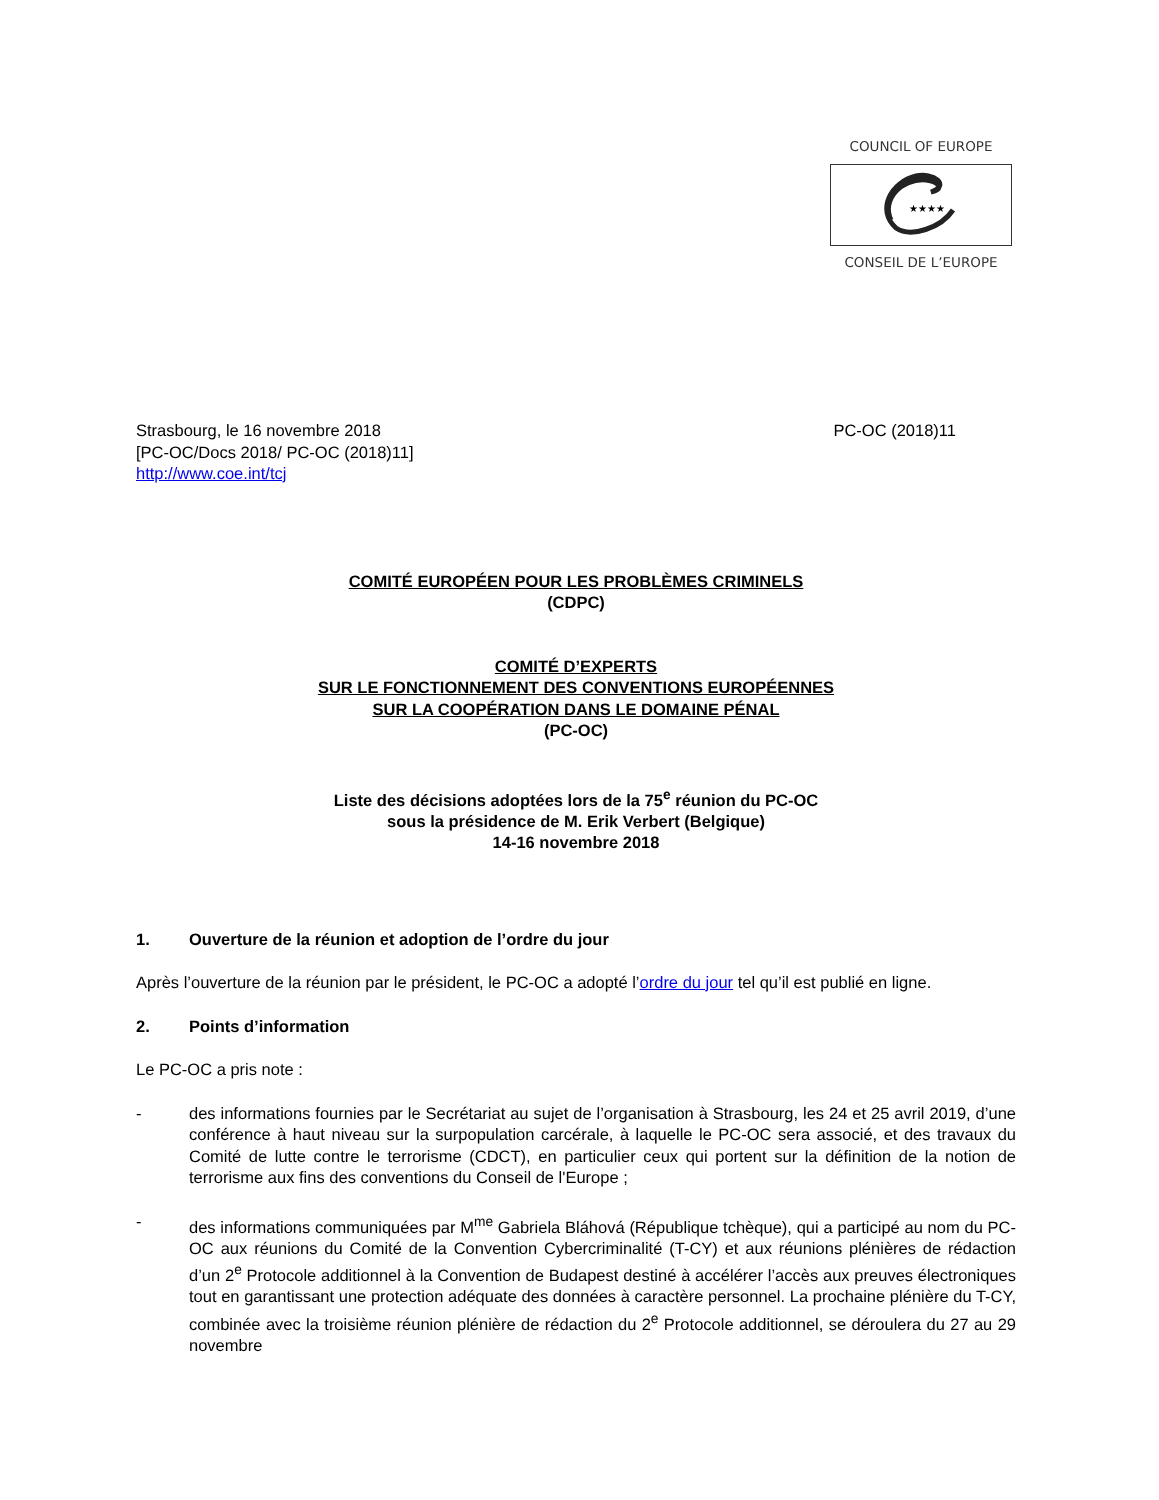COUNCIL OF EUROPE
★★★★
CONSEIL DE L’EUROPE
Strasbourg, le 16 novembre 2018
[PC-OC/Docs 2018/ PC-OC (2018)11]
http://www.coe.int/tcj
PC-OC (2018)11
COMITÉ EUROPÉEN POUR LES PROBLÈMES CRIMINELS
(CDPC)
COMITÉ D’EXPERTS
SUR LE FONCTIONNEMENT DES CONVENTIONS EUROPÉENNES
SUR LA COOPÉRATION DANS LE DOMAINE PÉNAL
(PC-OC)
Liste des décisions adoptées lors de la 75<sup>e</sup> réunion du PC-OC
sous la présidence de M. Erik Verbert (Belgique)
14-16 novembre 2018
1. Ouverture de la réunion et adoption de l’ordre du jour
Après l’ouverture de la réunion par le président, le PC-OC a adopté l’ordre du jour tel qu’il est publié en ligne.
2. Points d’information
Le PC-OC a pris note :
- des informations fournies par le Secrétariat au sujet de l’organisation à Strasbourg, les 24 et 25 avril 2019, d’une conférence à haut niveau sur la surpopulation carcérale, à laquelle le PC-OC sera associé, et des travaux du Comité de lutte contre le terrorisme (CDCT), en particulier ceux qui portent sur la définition de la notion de terrorisme aux fins des conventions du Conseil de l'Europe ;
- des informations communiquées par M<sup>me</sup> Gabriela Bláhová (République tchèque), qui a participé au nom du PC-OC aux réunions du Comité de la Convention Cybercriminalité (T-CY) et aux réunions plénières de rédaction d’un 2<sup>e</sup> Protocole additionnel à la Convention de Budapest destiné à accélérer l’accès aux preuves électroniques tout en garantissant une protection adéquate des données à caractère personnel. La prochaine plénière du T-CY, combinée avec la troisième réunion plénière de rédaction du 2<sup>e</sup> Protocole additionnel, se déroulera du 27 au 29 novembre